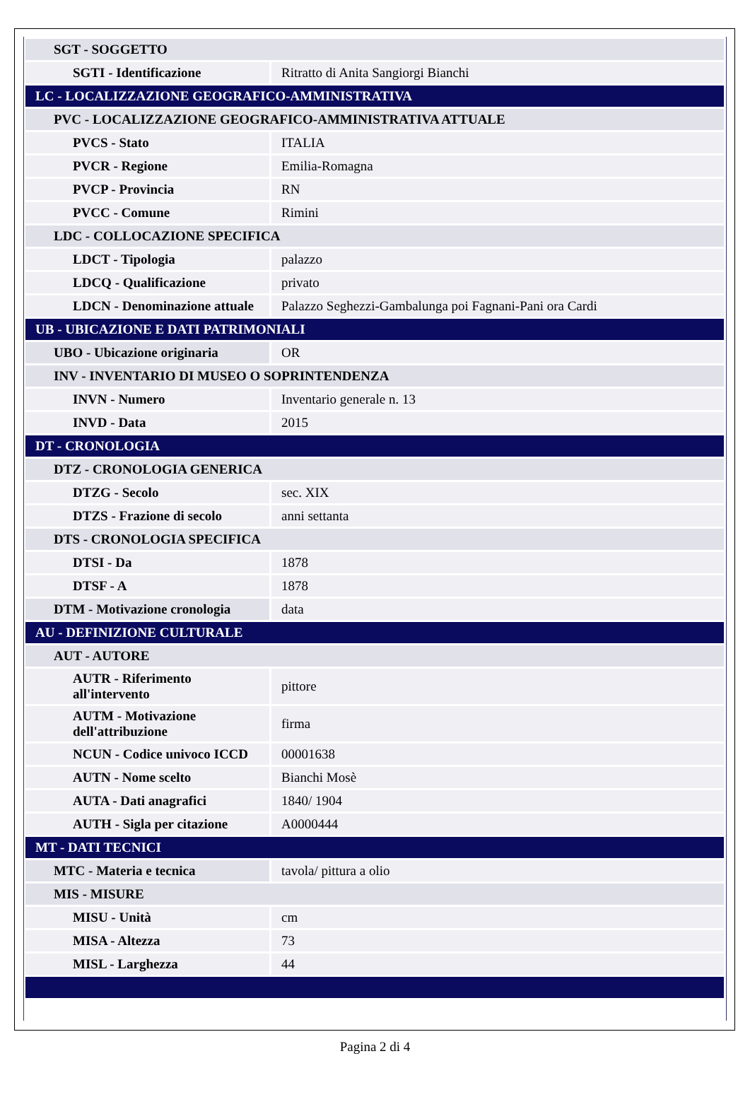| SGT - SOGGETTO | |
| SGTI - Identificazione | Ritratto di Anita Sangiorgi Bianchi |
| LC - LOCALIZZAZIONE GEOGRAFICO-AMMINISTRATIVA | |
| PVC - LOCALIZZAZIONE GEOGRAFICO-AMMINISTRATIVA ATTUALE | |
| PVCS - Stato | ITALIA |
| PVCR - Regione | Emilia-Romagna |
| PVCP - Provincia | RN |
| PVCC - Comune | Rimini |
| LDC - COLLOCAZIONE SPECIFICA | |
| LDCT - Tipologia | palazzo |
| LDCQ - Qualificazione | privato |
| LDCN - Denominazione attuale | Palazzo Seghezzi-Gambalunga poi Fagnani-Pani ora Cardi |
| UB - UBICAZIONE E DATI PATRIMONIALI | |
| UBO - Ubicazione originaria | OR |
| INV - INVENTARIO DI MUSEO O SOPRINTENDENZA | |
| INVN - Numero | Inventario generale n. 13 |
| INVD - Data | 2015 |
| DT - CRONOLOGIA | |
| DTZ - CRONOLOGIA GENERICA | |
| DTZG - Secolo | sec. XIX |
| DTZS - Frazione di secolo | anni settanta |
| DTS - CRONOLOGIA SPECIFICA | |
| DTSI - Da | 1878 |
| DTSF - A | 1878 |
| DTM - Motivazione cronologia | data |
| AU - DEFINIZIONE CULTURALE | |
| AUT - AUTORE | |
| AUTR - Riferimento all'intervento | pittore |
| AUTM - Motivazione dell'attribuzione | firma |
| NCUN - Codice univoco ICCD | 00001638 |
| AUTN - Nome scelto | Bianchi Mosè |
| AUTA - Dati anagrafici | 1840/ 1904 |
| AUTH - Sigla per citazione | A0000444 |
| MT - DATI TECNICI | |
| MTC - Materia e tecnica | tavola/ pittura a olio |
| MIS - MISURE | |
| MISU - Unità | cm |
| MISA - Altezza | 73 |
| MISL - Larghezza | 44 |
Pagina 2 di 4